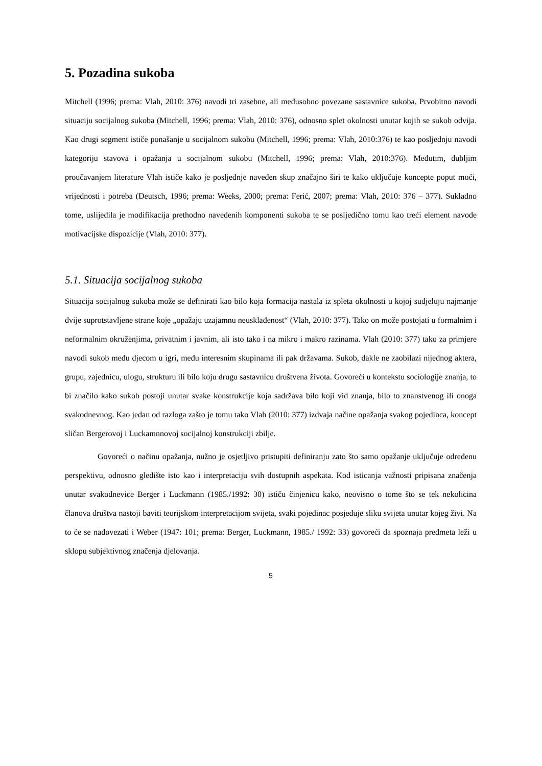5. Pozadina sukoba
Mitchell (1996; prema: Vlah, 2010: 376) navodi tri zasebne, ali međusobno povezane sastavnice sukoba. Prvobitno navodi situaciju socijalnog sukoba (Mitchell, 1996; prema: Vlah, 2010: 376), odnosno splet okolnosti unutar kojih se sukob odvija. Kao drugi segment ističe ponašanje u socijalnom sukobu (Mitchell, 1996; prema: Vlah, 2010:376) te kao posljednju navodi kategoriju stavova i opažanja u socijalnom sukobu (Mitchell, 1996; prema: Vlah, 2010:376). Međutim, dubljim proučavanjem literature Vlah ističe kako je posljednje naveden skup značajno širi te kako uključuje koncepte poput moći, vrijednosti i potreba (Deutsch, 1996; prema: Weeks, 2000; prema: Ferić, 2007; prema: Vlah, 2010: 376 – 377). Sukladno tome, uslijedila je modifikacija prethodno navedenih komponenti sukoba te se posljedično tomu kao treći element navode motivacijske dispozicije (Vlah, 2010: 377).
5.1. Situacija socijalnog sukoba
Situacija socijalnog sukoba može se definirati kao bilo koja formacija nastala iz spleta okolnosti u kojoj sudjeluju najmanje dvije suprotstavljene strane koje „opažaju uzajamnu neusklađenost“ (Vlah, 2010: 377). Tako on može postojati u formalnim i neformalnim okruženjima, privatnim i javnim, ali isto tako i na mikro i makro razinama. Vlah (2010: 377) tako za primjere navodi sukob među djecom u igri, među interesnim skupinama ili pak državama. Sukob, dakle ne zaobilazi nijednog aktera, grupu, zajednicu, ulogu, strukturu ili bilo koju drugu sastavnicu društvena života. Govoreći u kontekstu sociologije znanja, to bi značilo kako sukob postoji unutar svake konstrukcije koja sadržava bilo koji vid znanja, bilo to znanstvenog ili onoga svakodnevnog. Kao jedan od razloga zašto je tomu tako Vlah (2010: 377) izdvaja načine opažanja svakog pojedinca, koncept sličan Bergerovoj i Luckamnnovoj socijalnoj konstrukciji zbilje.
Govoreći o načinu opažanja, nužno je osjetljivo pristupiti definiranju zato što samo opažanje uključuje određenu perspektivu, odnosno gledište isto kao i interpretaciju svih dostupnih aspekata. Kod isticanja važnosti pripisana značenja unutar svakodnevice Berger i Luckmann (1985./1992: 30) ističu činjenicu kako, neovisno o tome što se tek nekolicina članova društva nastoji baviti teorijskom interpretacijom svijeta, svaki pojedinac posjeduje sliku svijeta unutar kojeg živi. Na to će se nadovezati i Weber (1947: 101; prema: Berger, Luckmann, 1985./ 1992: 33) govoreći da spoznaja predmeta leži u sklopu subjektivnog značenja djelovanja.
5